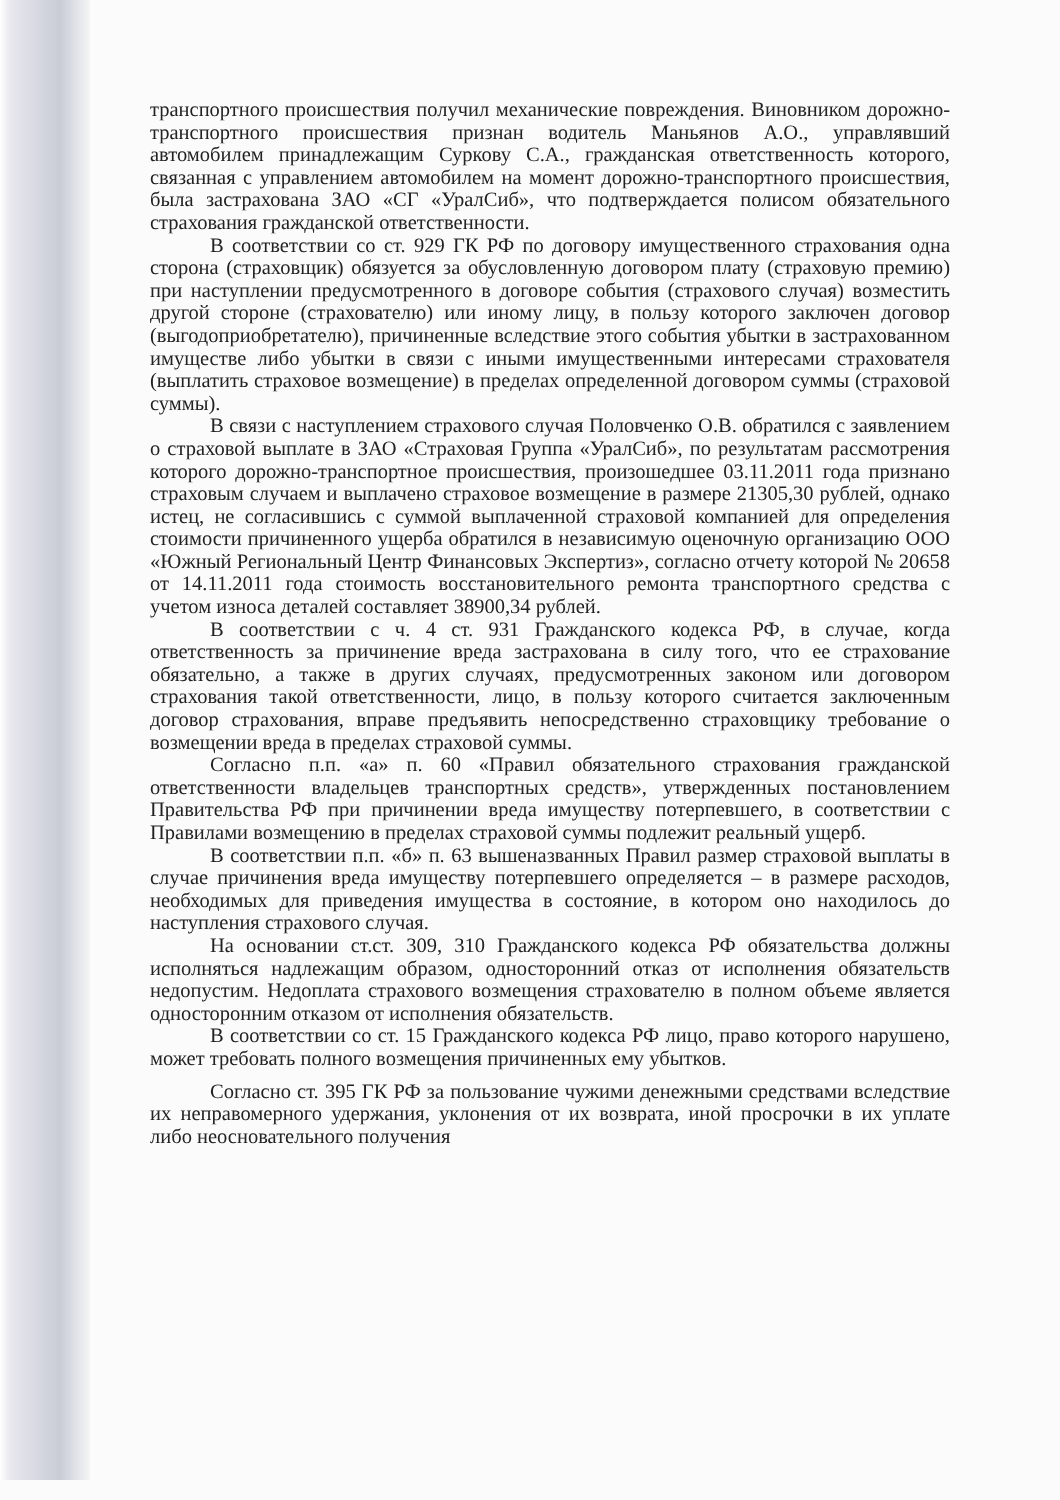транспортного происшествия получил механические повреждения. Виновником дорожно-транспортного происшествия признан водитель Маньянов А.О., управлявший автомобилем принадлежащим Суркову С.А., гражданская ответственность которого, связанная с управлением автомобилем на момент дорожно-транспортного происшествия, была застрахована ЗАО «СГ «УралСиб», что подтверждается полисом обязательного страхования гражданской ответственности.
В соответствии со ст. 929 ГК РФ по договору имущественного страхования одна сторона (страховщик) обязуется за обусловленную договором плату (страховую премию) при наступлении предусмотренного в договоре события (страхового случая) возместить другой стороне (страхователю) или иному лицу, в пользу которого заключен договор (выгодоприобретателю), причиненные вследствие этого события убытки в застрахованном имуществе либо убытки в связи с иными имущественными интересами страхователя (выплатить страховое возмещение) в пределах определенной договором суммы (страховой суммы).
В связи с наступлением страхового случая Половченко О.В. обратился с заявлением о страховой выплате в ЗАО «Страховая Группа «УралСиб», по результатам рассмотрения которого дорожно-транспортное происшествия, произошедшее 03.11.2011 года признано страховым случаем и выплачено страховое возмещение в размере 21305,30 рублей, однако истец, не согласившись с суммой выплаченной страховой компанией для определения стоимости причиненного ущерба обратился в независимую оценочную организацию ООО «Южный Региональный Центр Финансовых Экспертиз», согласно отчету которой № 20658 от 14.11.2011 года стоимость восстановительного ремонта транспортного средства с учетом износа деталей составляет 38900,34 рублей.
В соответствии с ч. 4 ст. 931 Гражданского кодекса РФ, в случае, когда ответственность за причинение вреда застрахована в силу того, что ее страхование обязательно, а также в других случаях, предусмотренных законом или договором страхования такой ответственности, лицо, в пользу которого считается заключенным договор страхования, вправе предъявить непосредственно страховщику требование о возмещении вреда в пределах страховой суммы.
Согласно п.п. «а» п. 60 «Правил обязательного страхования гражданской ответственности владельцев транспортных средств», утвержденных постановлением Правительства РФ при причинении вреда имуществу потерпевшего, в соответствии с Правилами возмещению в пределах страховой суммы подлежит реальный ущерб.
В соответствии п.п. «б» п. 63 вышеназванных Правил размер страховой выплаты в случае причинения вреда имуществу потерпевшего определяется – в размере расходов, необходимых для приведения имущества в состояние, в котором оно находилось до наступления страхового случая.
На основании ст.ст. 309, 310 Гражданского кодекса РФ обязательства должны исполняться надлежащим образом, односторонний отказ от исполнения обязательств недопустим. Недоплата страхового возмещения страхователю в полном объеме является односторонним отказом от исполнения обязательств.
В соответствии со ст. 15 Гражданского кодекса РФ лицо, право которого нарушено, может требовать полного возмещения причиненных ему убытков.
Согласно ст. 395 ГК РФ за пользование чужими денежными средствами вследствие их неправомерного удержания, уклонения от их возврата, иной просрочки в их уплате либо неосновательного получения